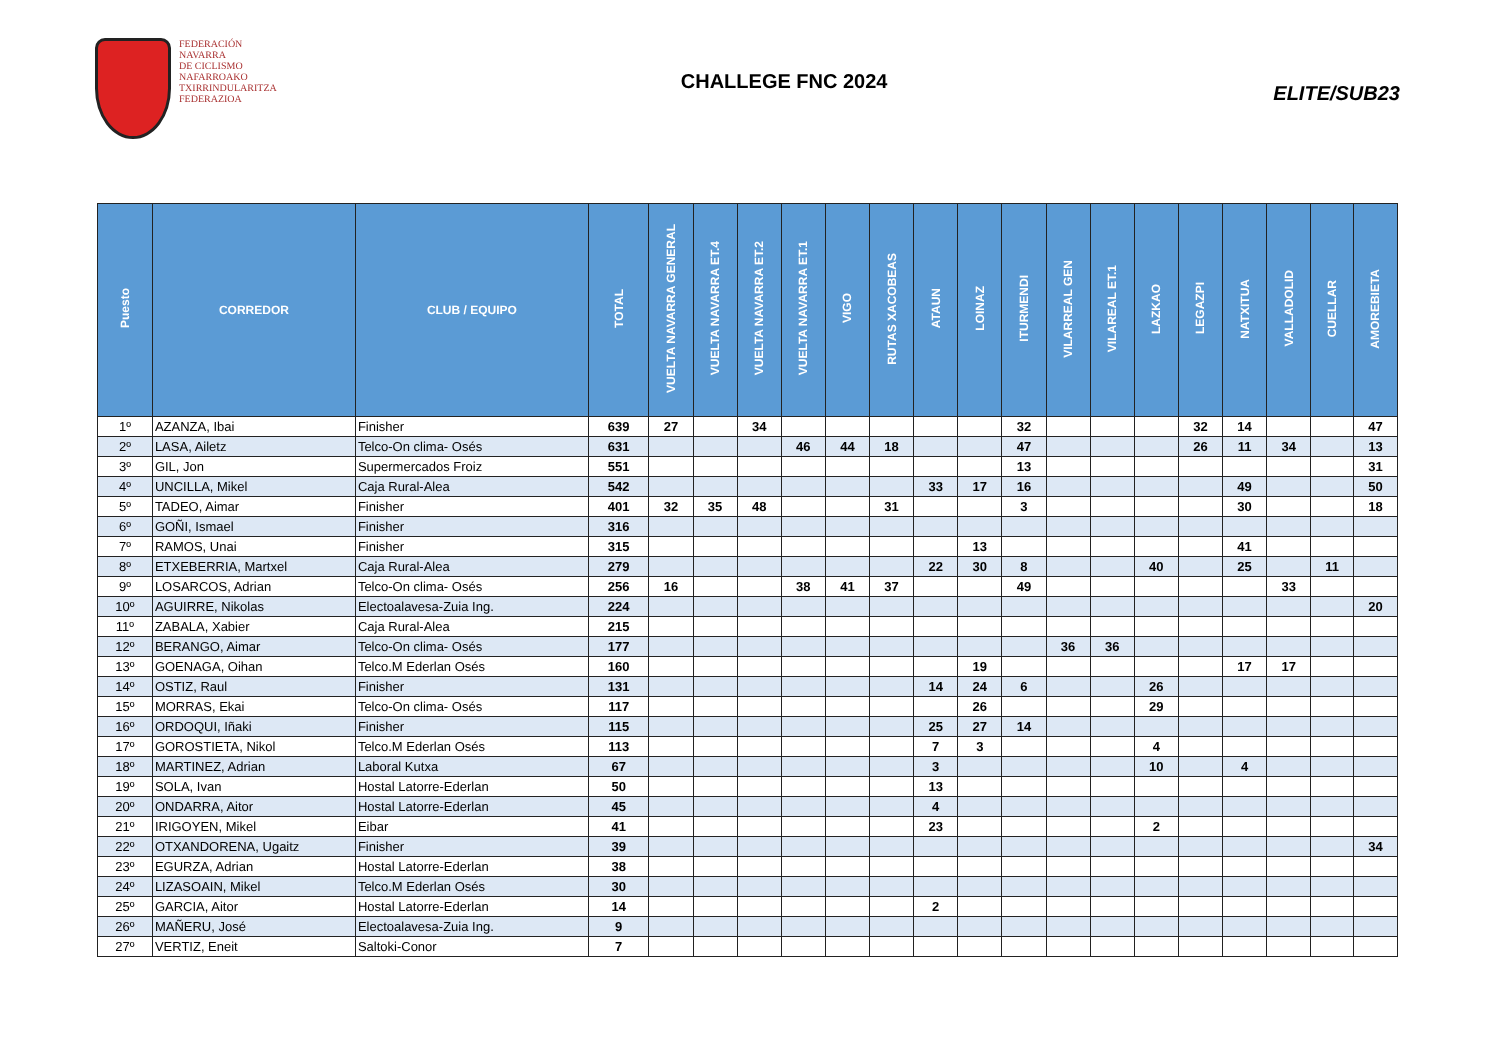FEDERACIÓN
NAVARRA
DE CICLISMO
NAFARROAKO
TXIRRINDULARITZA
FEDERAZIOA
CHALLEGE FNC 2024
ELITE/SUB23
| Puesto | CORREDOR | CLUB / EQUIPO | TOTAL | VUELTA NAVARRA GENERAL | VUELTA NAVARRA ET.4 | VUELTA NAVARRA ET.2 | VUELTA NAVARRA ET.1 | VIGO | RUTAS XACOBEAS | ATAUN | LOINAZ | ITURMENDI | VILARREAL GEN | VILAREAL ET.1 | LAZKAO | LEGAZPI | NATXITUA | VALLADOLID | CUELLAR | AMOREBIETA |
| --- | --- | --- | --- | --- | --- | --- | --- | --- | --- | --- | --- | --- | --- | --- | --- | --- | --- | --- | --- | --- |
| 1º | AZANZA, Ibai | Finisher | 639 | 27 | | 34 | | | | | | 32 | | | | 32 | 14 | | | 47 |
| 2º | LASA, Ailetz | Telco-On clima- Osés | 631 | | | | 46 | 44 | 18 | | | 47 | | | | 26 | 11 | 34 | | 13 |
| 3º | GIL, Jon | Supermercados Froiz | 551 | | | | | | | | | 13 | | | | | | | | 31 |
| 4º | UNCILLA, Mikel | Caja Rural-Alea | 542 | | | | | | | 33 | 17 | 16 | | | | | 49 | | | 50 |
| 5º | TADEO, Aimar | Finisher | 401 | 32 | 35 | 48 | | | 31 | | | 3 | | | | | 30 | | | 18 |
| 6º | GOÑI, Ismael | Finisher | 316 | | | | | | | | | | | | | | | | | |
| 7º | RAMOS, Unai | Finisher | 315 | | | | | | | | 13 | | | | | | 41 | | | |
| 8º | ETXEBERRIA, Martxel | Caja Rural-Alea | 279 | | | | | | | 22 | 30 | 8 | | | 40 | | 25 | | 11 | |
| 9º | LOSARCOS, Adrian | Telco-On clima- Osés | 256 | 16 | | | 38 | 41 | 37 | | | 49 | | | | | | 33 | | |
| 10º | AGUIRRE, Nikolas | Electoalavesa-Zuia Ing. | 224 | | | | | | | | | | | | | | | | | 20 |
| 11º | ZABALA, Xabier | Caja Rural-Alea | 215 | | | | | | | | | | | | | | | | | |
| 12º | BERANGO, Aimar | Telco-On clima- Osés | 177 | | | | | | | | | | 36 | 36 | | | | | | |
| 13º | GOENAGA, Oihan | Telco.M Ederlan Osés | 160 | | | | | | | | 19 | | | | | | 17 | 17 | | |
| 14º | OSTIZ, Raul | Finisher | 131 | | | | | | | 14 | 24 | 6 | | | 26 | | | | | |
| 15º | MORRAS, Ekai | Telco-On clima- Osés | 117 | | | | | | | | 26 | | | | 29 | | | | | |
| 16º | ORDOQUI, Iñaki | Finisher | 115 | | | | | | | 25 | 27 | 14 | | | | | | | | |
| 17º | GOROSTIETA, Nikol | Telco.M Ederlan Osés | 113 | | | | | | | 7 | 3 | | | | 4 | | | | | |
| 18º | MARTINEZ, Adrian | Laboral Kutxa | 67 | | | | | | | 3 | | | | | 10 | | 4 | | | |
| 19º | SOLA, Ivan | Hostal Latorre-Ederlan | 50 | | | | | | | 13 | | | | | | | | | | |
| 20º | ONDARRA, Aitor | Hostal Latorre-Ederlan | 45 | | | | | | | 4 | | | | | | | | | | |
| 21º | IRIGOYEN, Mikel | Eibar | 41 | | | | | | | 23 | | | | | 2 | | | | | |
| 22º | OTXANDORENA, Ugaitz | Finisher | 39 | | | | | | | | | | | | | | | | | 34 |
| 23º | EGURZA, Adrian | Hostal Latorre-Ederlan | 38 | | | | | | | | | | | | | | | | | |
| 24º | LIZASOAIN, Mikel | Telco.M Ederlan Osés | 30 | | | | | | | | | | | | | | | | | |
| 25º | GARCIA, Aitor | Hostal Latorre-Ederlan | 14 | | | | | | | 2 | | | | | | | | | | |
| 26º | MAÑERU, José | Electoalavesa-Zuia Ing. | 9 | | | | | | | | | | | | | | | | | |
| 27º | VERTIZ, Eneit | Saltoki-Conor | 7 | | | | | | | | | | | | | | | | | |